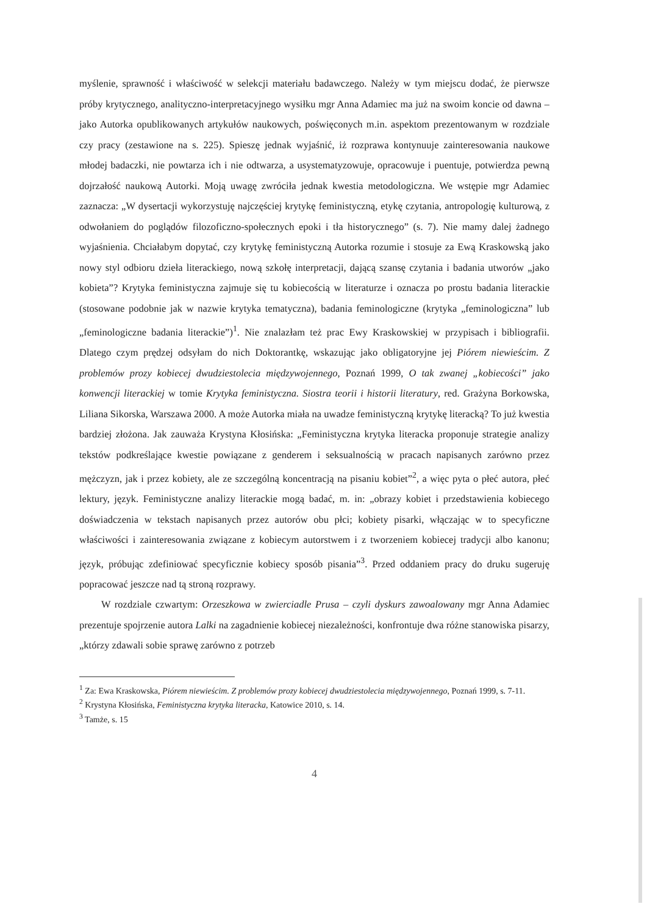myślenie, sprawność i właściwość w selekcji materiału badawczego. Należy w tym miejscu dodać, że pierwsze próby krytycznego, analityczno-interpretacyjnego wysiłku mgr Anna Adamiec ma już na swoim koncie od dawna – jako Autorka opublikowanych artykułów naukowych, poświęconych m.in. aspektom prezentowanym w rozdziale czy pracy (zestawione na s. 225). Spieszę jednak wyjaśnić, iż rozprawa kontynuuje zainteresowania naukowe młodej badaczki, nie powtarza ich i nie odtwarza, a usystematyzowuje, opracowuje i puentuje, potwierdza pewną dojrzałość naukową Autorki. Moją uwagę zwróciła jednak kwestia metodologiczna. We wstępie mgr Adamiec zaznacza: „W dysertacji wykorzystuję najczęściej krytykę feministyczną, etykę czytania, antropologię kulturową, z odwołaniem do poglądów filozoficzno-społecznych epoki i tła historycznego” (s. 7). Nie mamy dalej żadnego wyjaśnienia. Chciałabym dopytać, czy krytykę feministyczną Autorka rozumie i stosuje za Ewą Kraskowską jako nowy styl odbioru dzieła literackiego, nową szkołę interpretacji, dającą szansę czytania i badania utworów „jako kobieta”? Krytyka feministyczna zajmuje się tu kobiecością w literaturze i oznacza po prostu badania literackie (stosowane podobnie jak w nazwie krytyka tematyczna), badania feminologiczne (krytyka „feminologiczna” lub „feminologiczne badania literackie”)<sup>1</sup>. Nie znalazłam też prac Ewy Kraskowskiej w przypisach i bibliografii. Dlatego czym prędzej odsyłam do nich Doktorantkę, wskazując jako obligatoryjne jej Piórem niewieścim. Z problemów prozy kobiecej dwudziestolecia międzywojennego, Poznań 1999, O tak zwanej „kobiecości” jako konwencji literackiej w tomie Krytyka feministyczna. Siostra teorii i historii literatury, red. Grażyna Borkowska, Liliana Sikorska, Warszawa 2000. A może Autorka miała na uwadze feministyczną krytykę literacką? To już kwestia bardziej złożona. Jak zauważa Krystyna Kłosińska: „Feministyczna krytyka literacka proponuje strategie analizy tekstów podkreślające kwestie powiązane z genderem i seksualnością w pracach napisanych zarówno przez mężczyzn, jak i przez kobiety, ale ze szczególną koncentracją na pisaniu kobiet”<sup>2</sup>, a więc pyta o płeć autora, płeć lektury, język. Feministyczne analizy literackie mogą badać, m. in: „obrazy kobiet i przedstawienia kobiecego doświadczenia w tekstach napisanych przez autorów obu płci; kobiety pisarki, włączając w to specyficzne właściwości i zainteresowania związane z kobiecym autorstwem i z tworzeniem kobiecej tradycji albo kanonu; język, próbując zdefiniować specyficznie kobiecy sposób pisania”<sup>3</sup>. Przed oddaniem pracy do druku sugeruję popracować jeszcze nad tą stroną rozprawy.
W rozdziale czwartym: Orzeszkowa w zwierciadle Prusa – czyli dyskurs zawoalowany mgr Anna Adamiec prezentuje spojrzenie autora Lalki na zagadnienie kobiecej niezależności, konfrontuje dwa różne stanowiska pisarzy, „którzy zdawali sobie sprawę zarówno z potrzeb
<sup>1</sup> Za: Ewa Kraskowska, Piórem niewieścim. Z problemów prozy kobiecej dwudziestolecia międzywojennego, Poznań 1999, s. 7-11.
<sup>2</sup> Krystyna Kłosińska, Feministyczna krytyka literacka, Katowice 2010, s. 14.
<sup>3</sup> Tamże, s. 15
4